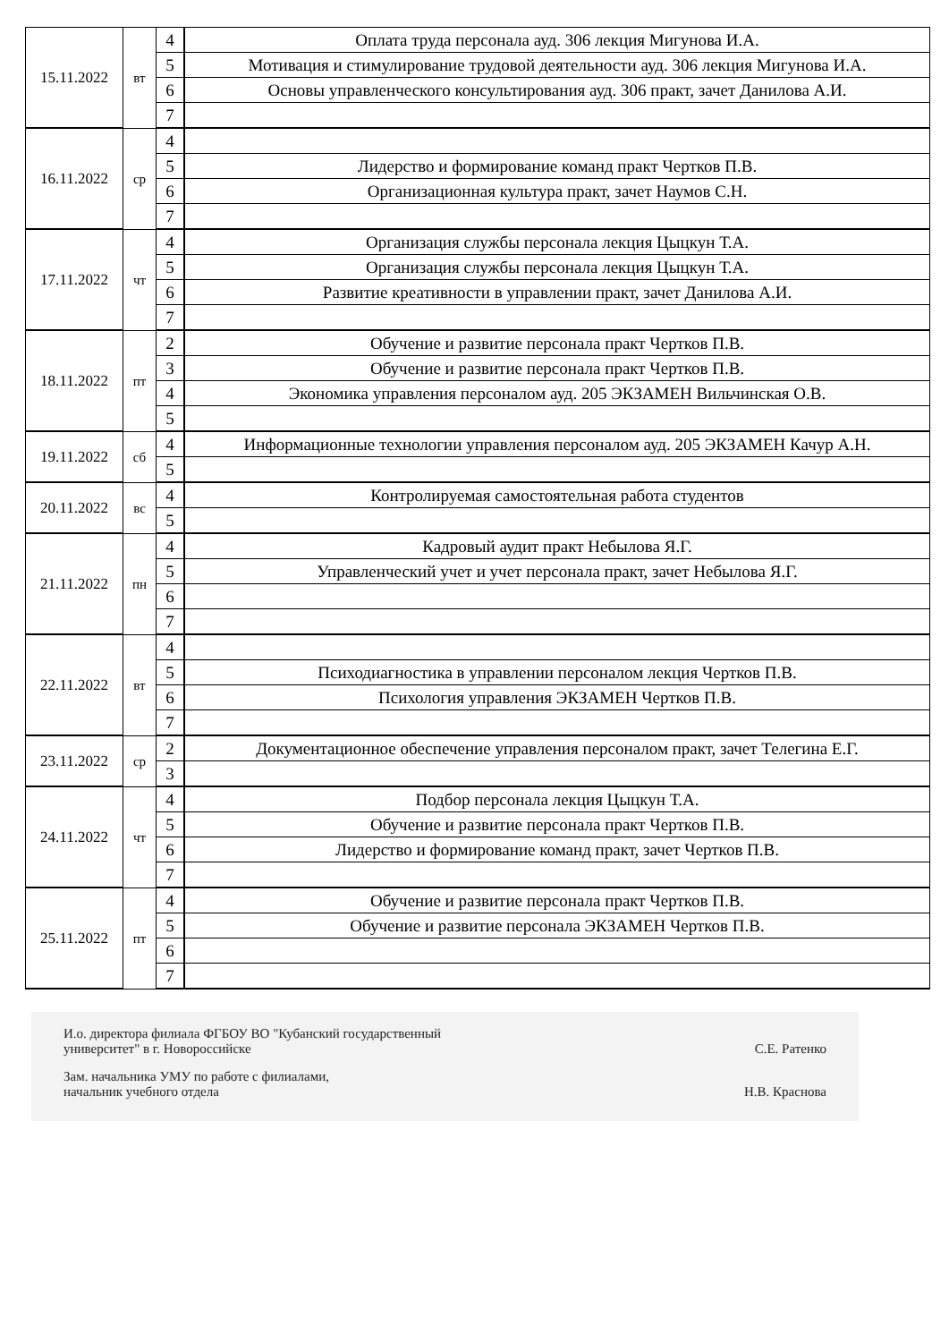| 15.11.2022 | вт | 4 | Оплата труда персонала ауд. 306 лекция Мигунова И.А. |
| | | 5 | Мотивация и стимулирование трудовой деятельности ауд. 306 лекция Мигунова И.А. |
| | | 6 | Основы управленческого консультирования ауд. 306 практ, зачет Данилова А.И. |
| | | 7 | |
| 16.11.2022 | ср | 4 | |
| | | 5 | Лидерство и формирование команд практ Чертков П.В. |
| | | 6 | Организационная культура практ, зачет Наумов С.Н. |
| | | 7 | |
| 17.11.2022 | чт | 4 | Организация службы персонала лекция Цыцкун Т.А. |
| | | 5 | Организация службы персонала лекция Цыцкун Т.А. |
| | | 6 | Развитие креативности в управлении практ, зачет Данилова А.И. |
| | | 7 | |
| 18.11.2022 | пт | 2 | Обучение и развитие персонала практ Чертков П.В. |
| | | 3 | Обучение и развитие персонала практ Чертков П.В. |
| | | 4 | Экономика управления персоналом ауд. 205 ЭКЗАМЕН Вильчинская О.В. |
| | | 5 | |
| 19.11.2022 | сб | 4 | Информационные технологии управления персоналом ауд. 205 ЭКЗАМЕН Качур А.Н. |
| | | 5 | |
| 20.11.2022 | вс | 4 | Контролируемая самостоятельная работа студентов |
| | | 5 | |
| 21.11.2022 | пн | 4 | Кадровый аудит практ Небылова Я.Г. |
| | | 5 | Управленческий учет и учет персонала практ, зачет Небылова Я.Г. |
| | | 6 | |
| | | 7 | |
| 22.11.2022 | вт | 4 | |
| | | 5 | Психодиагностика в управлении персоналом лекция Чертков П.В. |
| | | 6 | Психология управления ЭКЗАМЕН Чертков П.В. |
| | | 7 | |
| 23.11.2022 | ср | 2 | Документационное обеспечение управления персоналом практ, зачет Телегина Е.Г. |
| | | 3 | |
| 24.11.2022 | чт | 4 | Подбор персонала лекция Цыцкун Т.А. |
| | | 5 | Обучение и развитие персонала практ Чертков П.В. |
| | | 6 | Лидерство и формирование команд практ, зачет Чертков П.В. |
| | | 7 | |
| 25.11.2022 | пт | 4 | Обучение и развитие персонала практ Чертков П.В. |
| | | 5 | Обучение и развитие персонала ЭКЗАМЕН Чертков П.В. |
| | | 6 | |
| | | 7 | |
И.о. директора филиала ФГБОУ ВО "Кубанский государственный
университет" в г. Новороссийске
С.Е. Ратенко
Зам. начальника УМУ по работе с филиалами,
начальник учебного отдела
Н.В. Краснова